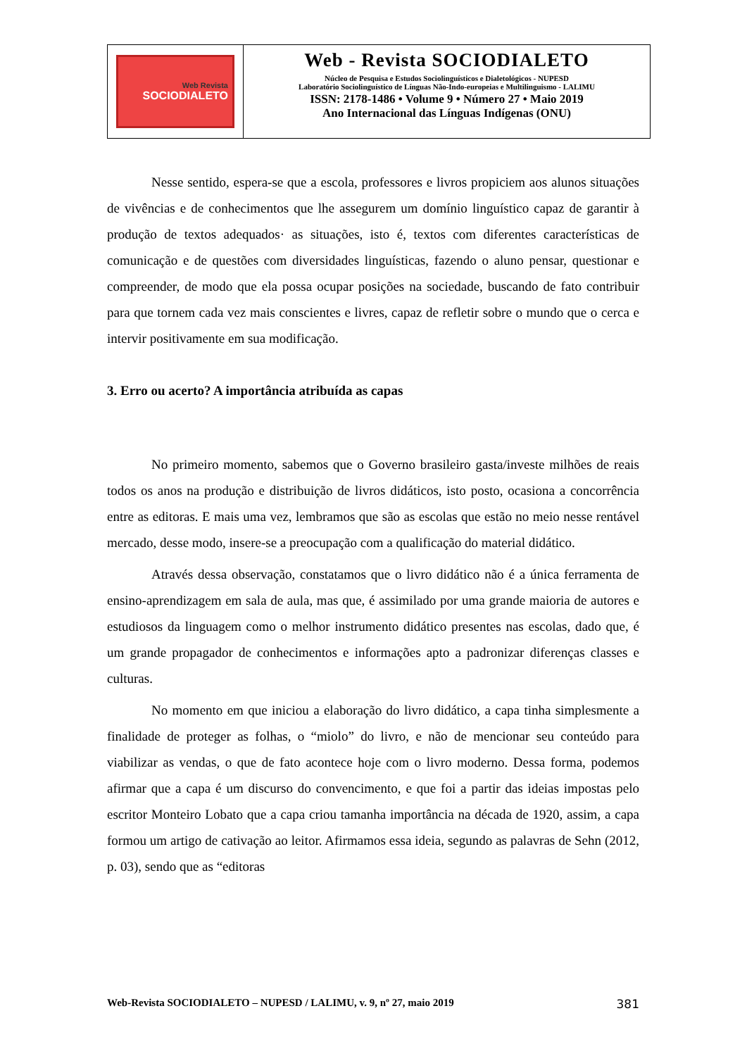Web Revista
SOCIODIALETO
Web - Revista SOCIODIALETO
Núcleo de Pesquisa e Estudos Sociolinguísticos e Dialetológicos - NUPESD
Laboratório Sociolinguístico de Línguas Não-Indo-europeias e Multilinguismo - LALIMU
ISSN: 2178-1486 • Volume 9 • Número 27 • Maio 2019
Ano Internacional das Línguas Indígenas (ONU)
Nesse sentido, espera-se que a escola, professores e livros propiciem aos alunos situações de vivências e de conhecimentos que lhe assegurem um domínio linguístico capaz de garantir à produção de textos adequados· as situações, isto é, textos com diferentes características de comunicação e de questões com diversidades linguísticas, fazendo o aluno pensar, questionar e compreender, de modo que ela possa ocupar posições na sociedade, buscando de fato contribuir para que tornem cada vez mais conscientes e livres, capaz de refletir sobre o mundo que o cerca e intervir positivamente em sua modificação.
3. Erro ou acerto? A importância atribuída as capas
No primeiro momento, sabemos que o Governo brasileiro gasta/investe milhões de reais todos os anos na produção e distribuição de livros didáticos, isto posto, ocasiona a concorrência entre as editoras. E mais uma vez, lembramos que são as escolas que estão no meio nesse rentável mercado, desse modo, insere-se a preocupação com a qualificação do material didático.
Através dessa observação, constatamos que o livro didático não é a única ferramenta de ensino-aprendizagem em sala de aula, mas que, é assimilado por uma grande maioria de autores e estudiosos da linguagem como o melhor instrumento didático presentes nas escolas, dado que, é um grande propagador de conhecimentos e informações apto a padronizar diferenças classes e culturas.
No momento em que iniciou a elaboração do livro didático, a capa tinha simplesmente a finalidade de proteger as folhas, o “miolo” do livro, e não de mencionar seu conteúdo para viabilizar as vendas, o que de fato acontece hoje com o livro moderno. Dessa forma, podemos afirmar que a capa é um discurso do convencimento, e que foi a partir das ideias impostas pelo escritor Monteiro Lobato que a capa criou tamanha importância na década de 1920, assim, a capa formou um artigo de cativação ao leitor. Afirmamos essa ideia, segundo as palavras de Sehn (2012, p. 03), sendo que as “editoras
Web-Revista SOCIODIALETO – NUPESD / LALIMU, v. 9, nº 27, maio 2019 381